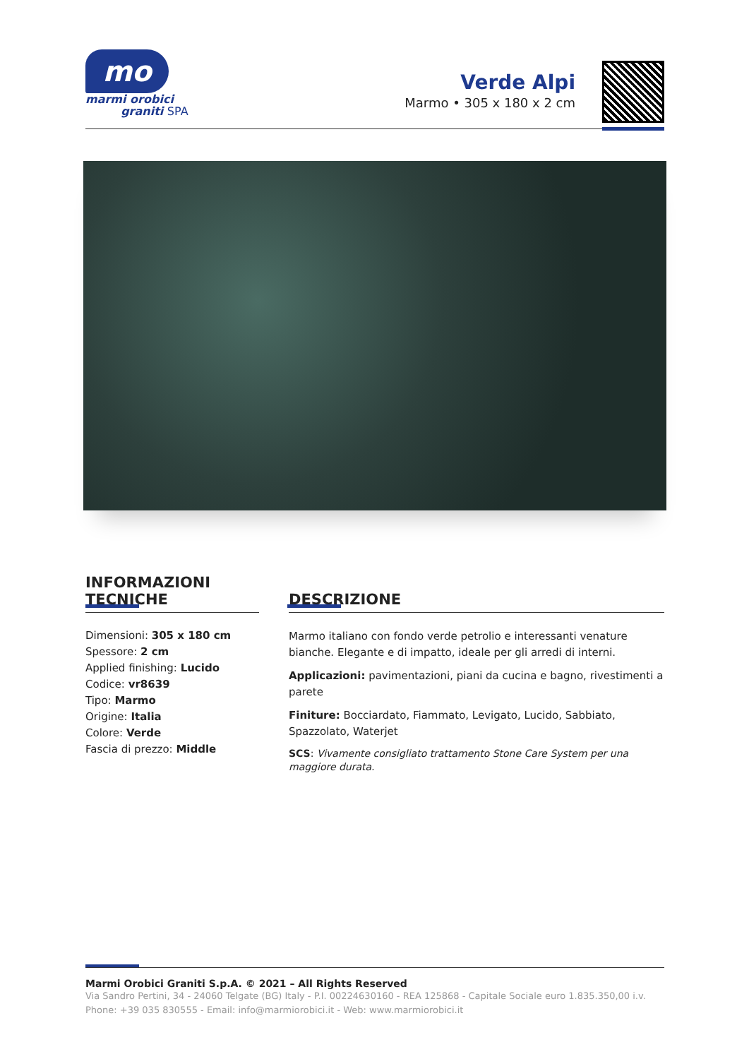mo
marmi orobici
graniti SPA
Verde Alpi
Marmo • 305 x 180 x 2 cm
INFORMAZIONI
TECNICHE
Dimensioni: 305 x 180 cm
Spessore: 2 cm
Applied finishing: Lucido
Codice: vr8639
Tipo: Marmo
Origine: Italia
Colore: Verde
Fascia di prezzo: Middle
DESCRIZIONE
Marmo italiano con fondo verde petrolio e interessanti venature bianche. Elegante e di impatto, ideale per gli arredi di interni.
Applicazioni: pavimentazioni, piani da cucina e bagno, rivestimenti a parete
Finiture: Bocciardato, Fiammato, Levigato, Lucido, Sabbiato, Spazzolato, Waterjet
SCS: Vivamente consigliato trattamento Stone Care System per una maggiore durata.
Marmi Orobici Graniti S.p.A. © 2021 – All Rights Reserved
Via Sandro Pertini, 34 - 24060 Telgate (BG) Italy - P.I. 00224630160 - REA 125868 - Capitale Sociale euro 1.835.350,00 i.v.
Phone: +39 035 830555 - Email: info@marmiorobici.it - Web: www.marmiorobici.it